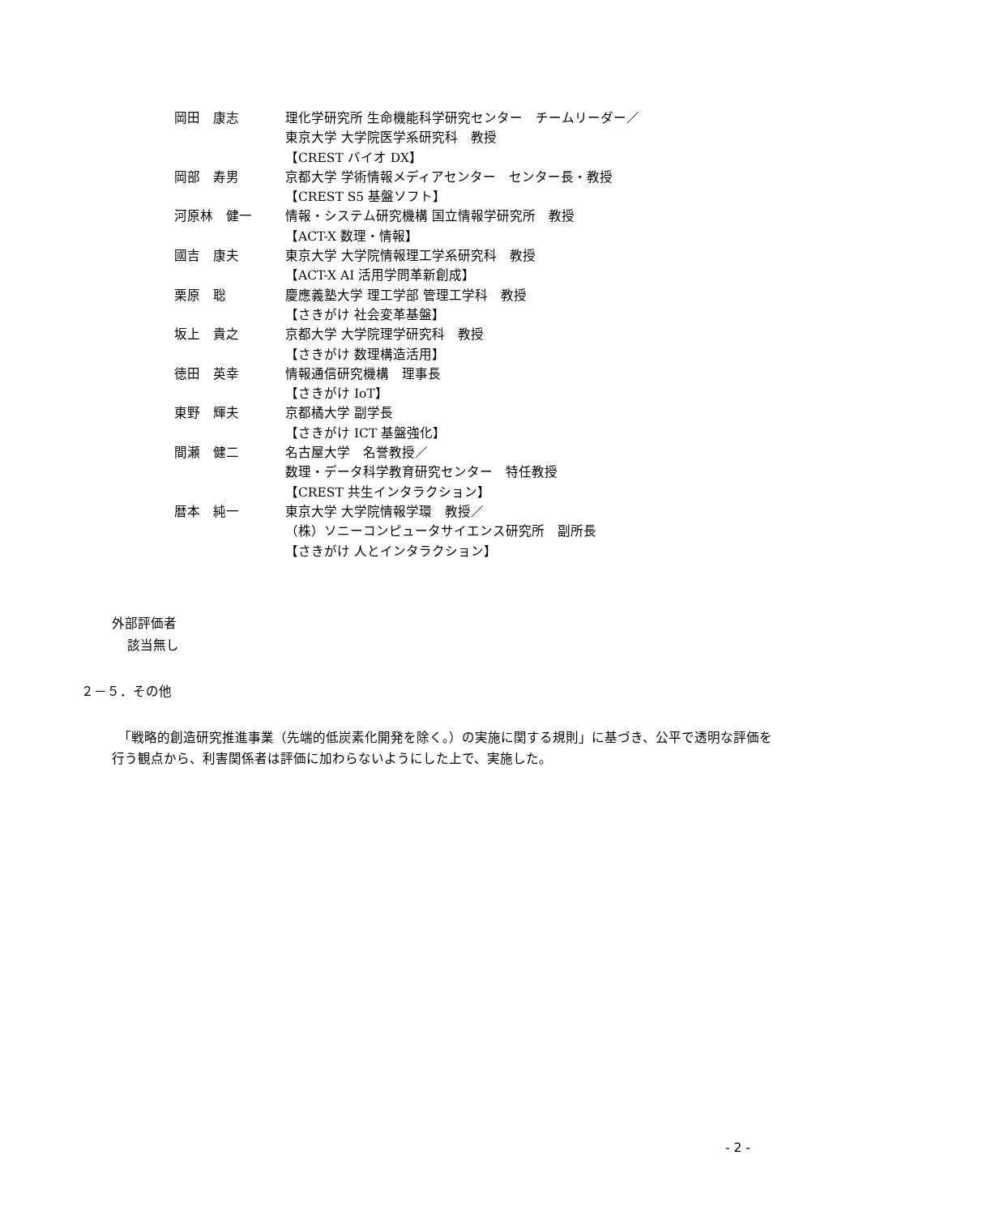| 岡田 康志 | 理化学研究所 生命機能科学研究センター チームリーダー／ 東京大学 大学院医学系研究科 教授 【CREST バイオ DX】 |
| 岡部 寿男 | 京都大学 学術情報メディアセンター センター長・教授 【CREST S5 基盤ソフト】 |
| 河原林 健一 | 情報・システム研究機構 国立情報学研究所 教授 【ACT-X 数理・情報】 |
| 國吉 康夫 | 東京大学 大学院情報理工学系研究科 教授 【ACT-X AI 活用学問革新創成】 |
| 栗原 聡 | 慶應義塾大学 理工学部 管理工学科 教授 【さきがけ 社会変革基盤】 |
| 坂上 貴之 | 京都大学 大学院理学研究科 教授 【さきがけ 数理構造活用】 |
| 徳田 英幸 | 情報通信研究機構 理事長 【さきがけ IoT】 |
| 東野 輝夫 | 京都橘大学 副学長 【さきがけ ICT 基盤強化】 |
| 間瀬 健二 | 名古屋大学 名誉教授／ 数理・データ科学教育研究センター 特任教授 【CREST 共生インタラクション】 |
| 暦本 純一 | 東京大学 大学院情報学環 教授／ （株）ソニーコンピュータサイエンス研究所 副所長 【さきがけ 人とインタラクション】 |
外部評価者
該当無し
２－５．その他
　「戦略的創造研究推進事業（先端的低炭素化開発を除く。）の実施に関する規則」に基づき、公平で透明な評価を行う観点から、利害関係者は評価に加わらないようにした上で、実施した。
- 2 -